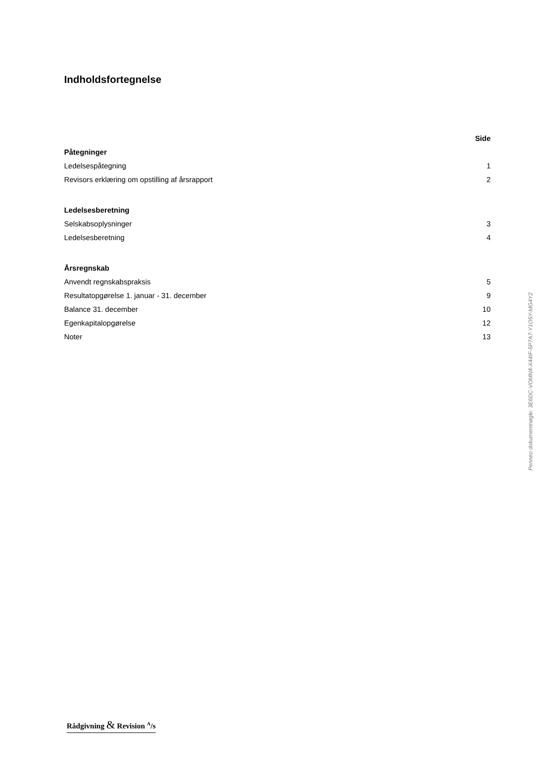Indholdsfortegnelse
| | Side |
| Påtegninger | |
| Ledelsespåtegning | 1 |
| Revisors erklæring om opstilling af årsrapport | 2 |
| Ledelsesberetning | |
| Selskabsoplysninger | 3 |
| Ledelsesberetning | 4 |
| Årsregnskab | |
| Anvendt regnskabspraksis | 5 |
| Resultatopgørelse 1. januar - 31. december | 9 |
| Balance 31. december | 10 |
| Egenkapitalopgørelse | 12 |
| Noter | 13 |
Penneo dokumentnøgle: 3E6DC-VOMN4-X44IF-5P7A7-Y1O5Y-MG4Y2
Rådgivning & Revision <sup>A</sup>/s